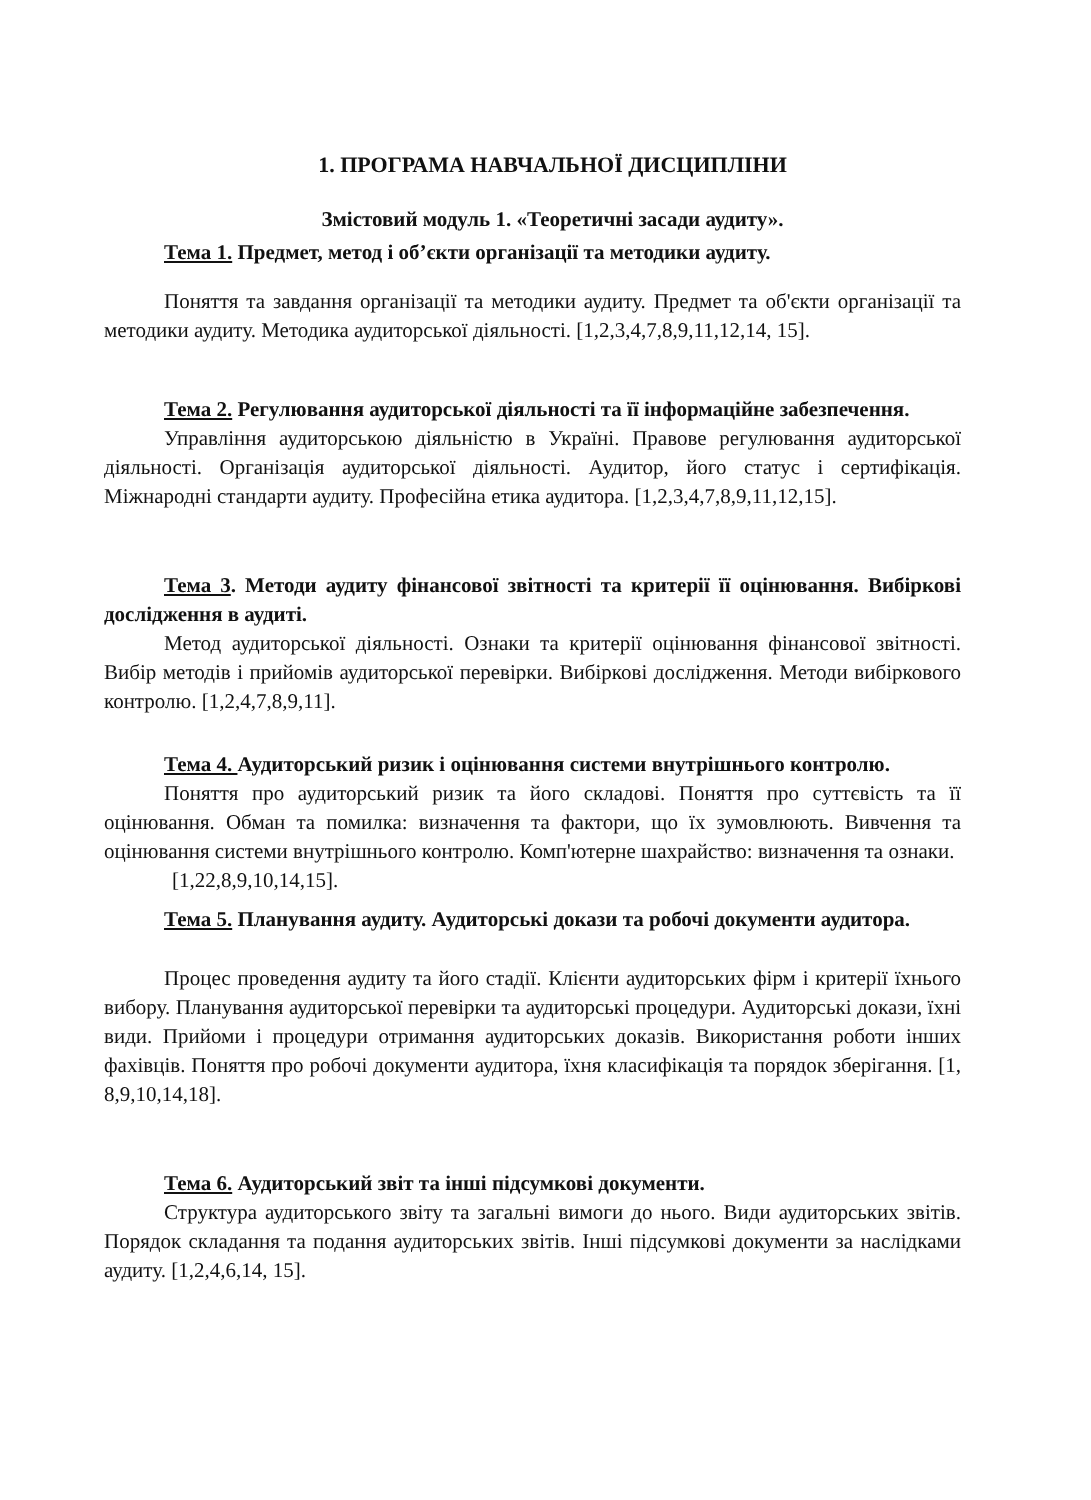1. ПРОГРАМА НАВЧАЛЬНОЇ ДИСЦИПЛІНИ
Змістовий модуль 1. «Теоретичні засади аудиту».
Тема 1. Предмет, метод і об’єкти організації та методики аудиту.
Поняття та завдання організації та методики аудиту. Предмет та об'єкти організації та методики аудиту. Методика аудиторської діяльності. [1,2,3,4,7,8,9,11,12,14, 15].
Тема 2. Регулювання аудиторської діяльності та її інформаційне забезпечення.
Управління аудиторською діяльністю в Україні. Правове регулювання аудиторської діяльності. Організація аудиторської діяльності. Аудитор, його статус і сертифікація. Міжнародні стандарти аудиту. Професійна етика аудитора. [1,2,3,4,7,8,9,11,12,15].
Тема 3. Методи аудиту фінансової звітності та критерії її оцінювання. Вибіркові дослідження в аудиті.
Метод аудиторської діяльності. Ознаки та критерії оцінювання фінансової звітності. Вибір методів і прийомів аудиторської перевірки. Вибіркові дослідження. Методи вибіркового контролю. [1,2,4,7,8,9,11].
Тема 4. Аудиторський ризик і оцінювання системи внутрішнього контролю.
Поняття про аудиторський ризик та його складові. Поняття про суттєвість та її оцінювання. Обман та помилка: визначення та фактори, що їх зумовлюють. Вивчення та оцінювання системи внутрішнього контролю. Комп'ютерне шахрайство: визначення та ознаки.
[1,22,8,9,10,14,15].
Тема 5. Планування аудиту. Аудиторські докази та робочі документи аудитора.
Процес проведення аудиту та його стадії. Клієнти аудиторських фірм і критерії їхнього вибору. Планування аудиторської перевірки та аудиторські процедури. Аудиторські докази, їхні види. Прийоми і процедури отримання аудиторських доказів. Використання роботи інших фахівців. Поняття про робочі документи аудитора, їхня класифікація та порядок зберігання. [1, 8,9,10,14,18].
Тема 6. Аудиторський звіт та інші підсумкові документи.
Структура аудиторського звіту та загальні вимоги до нього. Види аудиторських звітів. Порядок складання та подання аудиторських звітів. Інші підсумкові документи за наслідками аудиту. [1,2,4,6,14, 15].